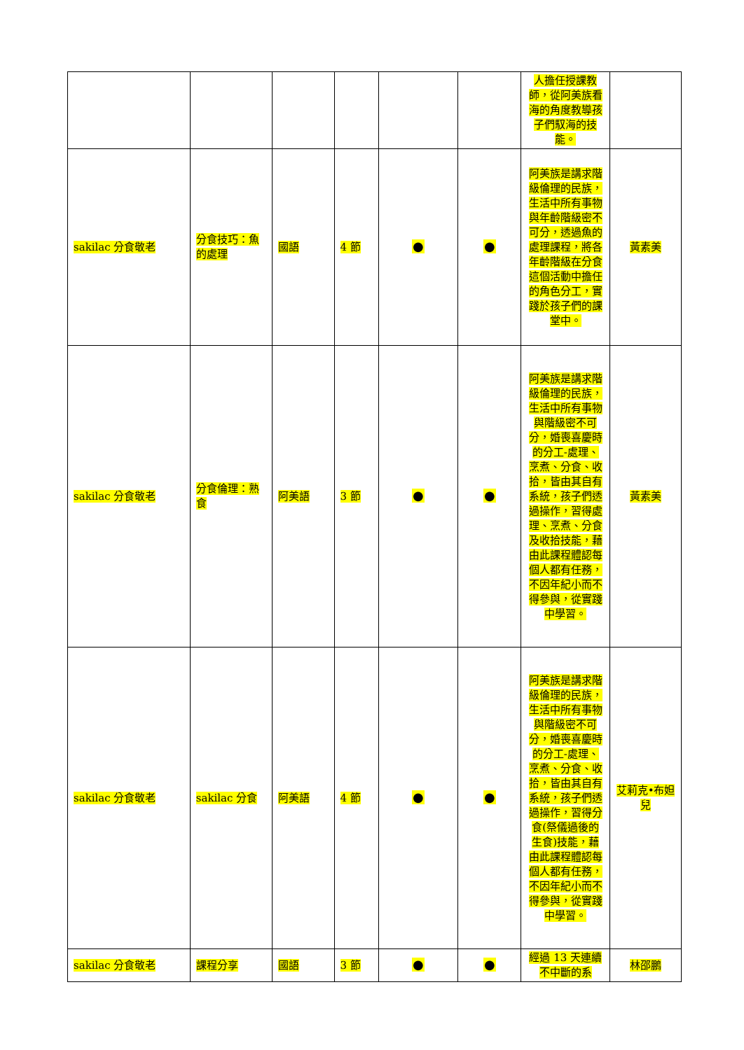| | | | | | | 人擔任授課教師，從阿美族看海的角度教導孩子們馭海的技能。 | |
| sakilac 分食敬老 | 分食技巧：魚的處理 | 國語 | 4 節 | ● | ● | 阿美族是講求階級倫理的民族，生活中所有事物與年齡階級密不可分，透過魚的處理課程，將各年齡階級在分食這個活動中擔任的角色分工，實踐於孩子們的課堂中。 | 黃素美 |
| sakilac 分食敬老 | 分食倫理：熟食 | 阿美語 | 3 節 | ● | ● | 阿美族是講求階級倫理的民族，生活中所有事物與階級密不可分，婚喪喜慶時的分工-處理、烹煮、分食、收拾，皆由其自有系統，孩子們透過操作，習得處理、烹煮、分食及收拾技能，藉由此課程體認每個人都有任務，不因年紀小而不得參與，從實踐中學習。 | 黃素美 |
| sakilac 分食敬老 | sakilac 分食 | 阿美語 | 4 節 | ● | ● | 阿美族是講求階級倫理的民族，生活中所有事物與階級密不可分，婚喪喜慶時的分工-處理、烹煮、分食、收拾，皆由其自有系統，孩子們透過操作，習得分食(祭儀過後的生食)技能，藉由此課程體認每個人都有任務，不因年紀小而不得參與，從實踐中學習。 | 艾莉克•布妲兒 |
| sakilac 分食敬老 | 課程分享 | 國語 | 3 節 | ● | ● | 經過 13 天連續不中斷的系 | 林邵鵬 |